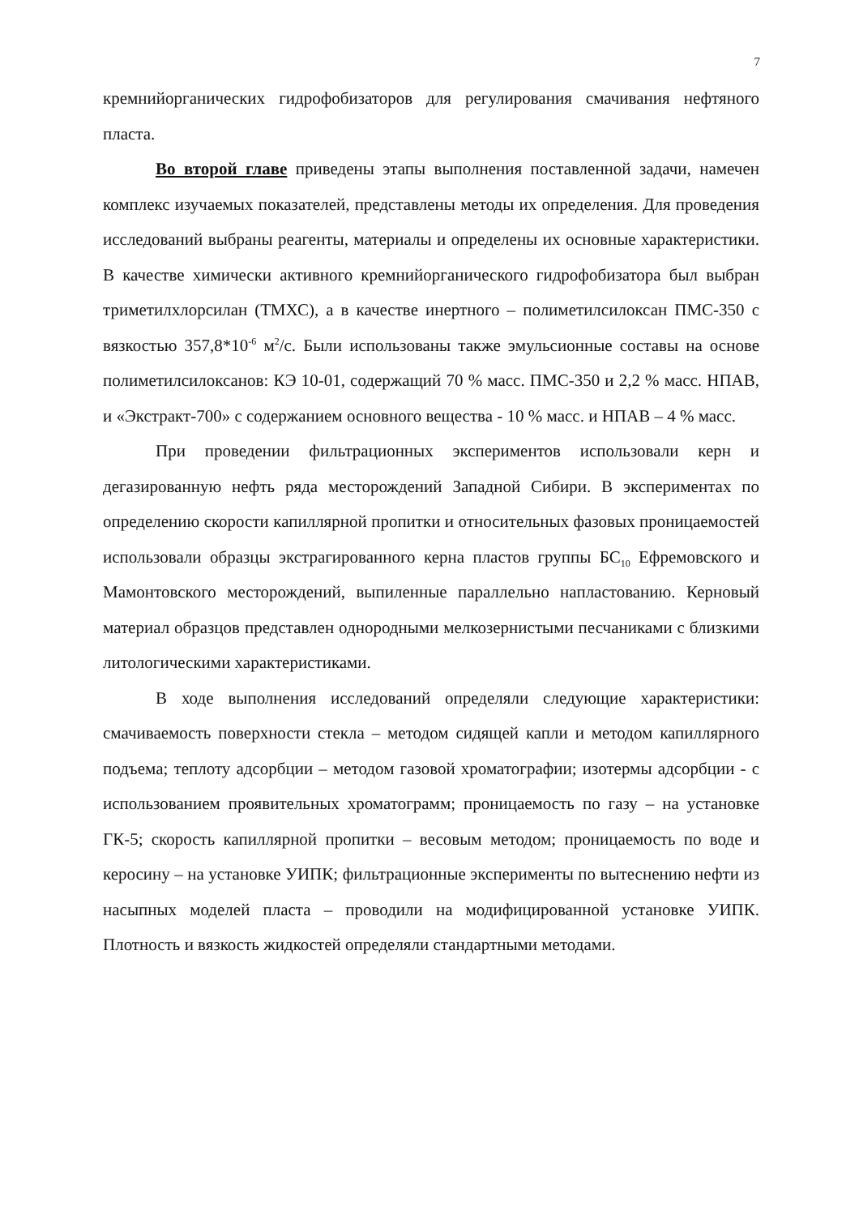7
кремнийорганических гидрофобизаторов для регулирования смачивания нефтяного пласта.
Во второй главе приведены этапы выполнения поставленной задачи, намечен комплекс изучаемых показателей, представлены методы их определения. Для проведения исследований выбраны реагенты, материалы и определены их основные характеристики. В качестве химически активного кремнийорганического гидрофобизатора был выбран триметилхлорсилан (ТМХС), а в качестве инертного – полиметилсилоксан ПМС-350 с вязкостью 357,8*10<sup>-6</sup> м<sup>2</sup>/с. Были использованы также эмульсионные составы на основе полиметилсилоксанов: КЭ 10-01, содержащий 70 % масс. ПМС-350 и 2,2 % масс. НПАВ, и «Экстракт-700» с содержанием основного вещества - 10 % масс. и НПАВ – 4 % масс.
При проведении фильтрационных экспериментов использовали керн и дегазированную нефть ряда месторождений Западной Сибири. В экспериментах по определению скорости капиллярной пропитки и относительных фазовых проницаемостей использовали образцы экстрагированного керна пластов группы БС<sub>10</sub> Ефремовского и Мамонтовского месторождений, выпиленные параллельно напластованию. Керновый материал образцов представлен однородными мелкозернистыми песчаниками с близкими литологическими характеристиками.
В ходе выполнения исследований определяли следующие характеристики: смачиваемость поверхности стекла – методом сидящей капли и методом капиллярного подъема; теплоту адсорбции – методом газовой хроматографии; изотермы адсорбции - с использованием проявительных хроматограмм; проницаемость по газу – на установке ГК-5; скорость капиллярной пропитки – весовым методом; проницаемость по воде и керосину – на установке УИПК; фильтрационные эксперименты по вытеснению нефти из насыпных моделей пласта – проводили на модифицированной установке УИПК. Плотность и вязкость жидкостей определяли стандартными методами.